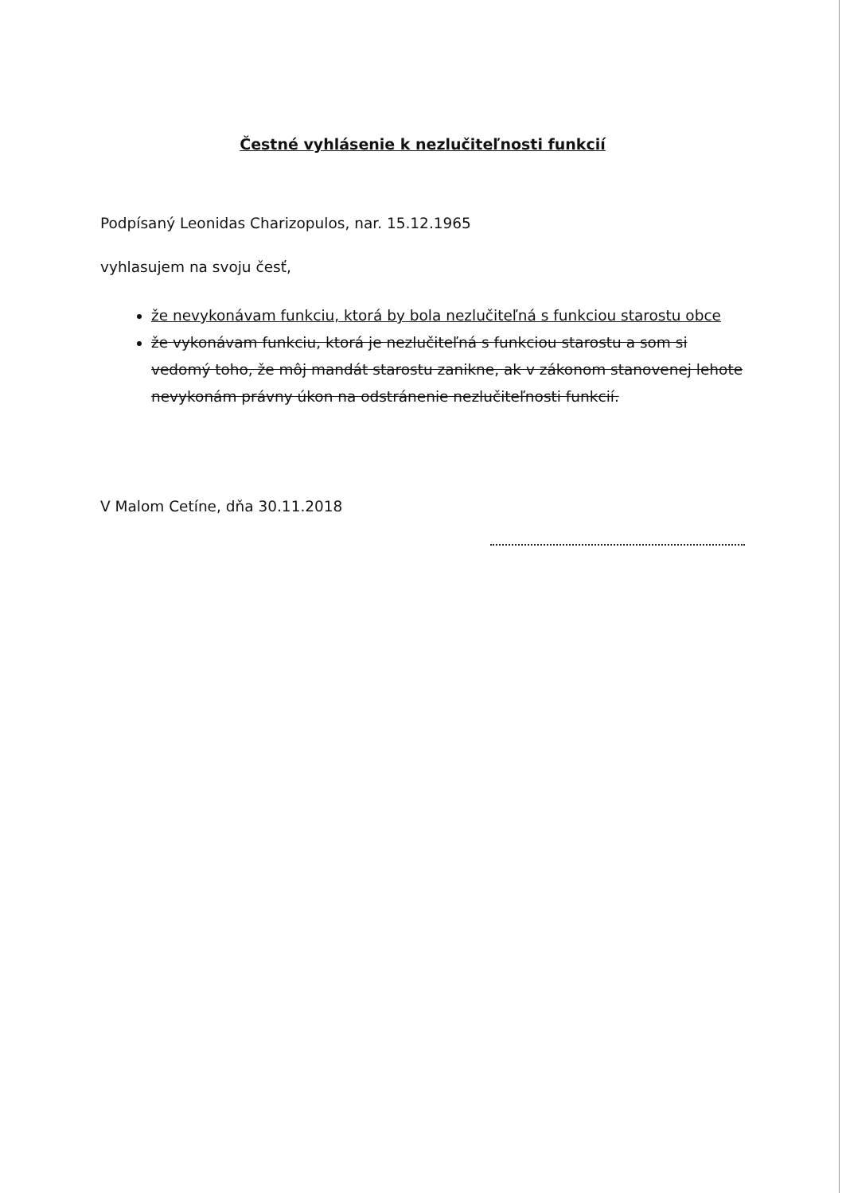Čestné vyhlásenie k nezlučiteľnosti funkcií
Podpísaný Leonidas Charizopulos, nar. 15.12.1965
vyhlasujem na svoju česť,
že nevykonávam funkciu, ktorá by bola nezlučiteľná s funkciou starostu obce
že vykonávam funkciu, ktorá je nezlučiteľná s funkciou starostu a som si vedomý toho, že môj mandát starostu zanikne, ak v zákonom stanovenej lehote nevykonám právny úkon na odstránenie nezlučiteľnosti funkcií.
V Malom Cetíne, dňa 30.11.2018